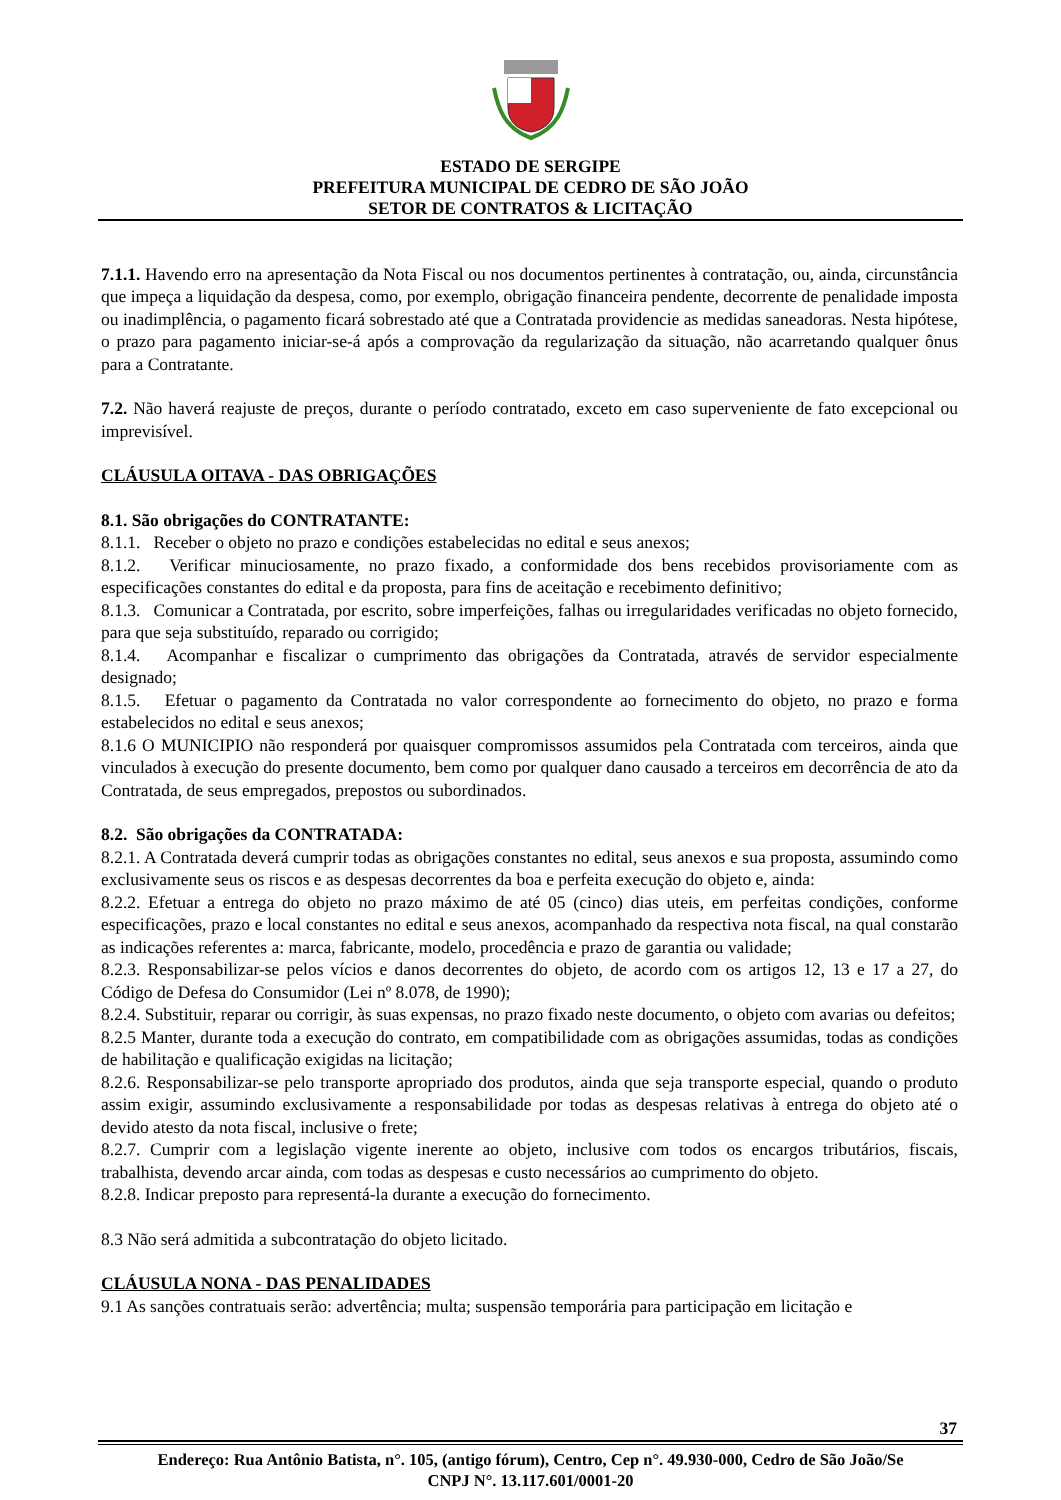ESTADO DE SERGIPE
PREFEITURA MUNICIPAL DE CEDRO DE SÃO JOÃO
SETOR DE CONTRATOS & LICITAÇÃO
7.1.1. Havendo erro na apresentação da Nota Fiscal ou nos documentos pertinentes à contratação, ou, ainda, circunstância que impeça a liquidação da despesa, como, por exemplo, obrigação financeira pendente, decorrente de penalidade imposta ou inadimplência, o pagamento ficará sobrestado até que a Contratada providencie as medidas saneadoras. Nesta hipótese, o prazo para pagamento iniciar-se-á após a comprovação da regularização da situação, não acarretando qualquer ônus para a Contratante.
7.2. Não haverá reajuste de preços, durante o período contratado, exceto em caso superveniente de fato excepcional ou imprevisível.
CLÁUSULA OITAVA - DAS OBRIGAÇÕES
8.1. São obrigações do CONTRATANTE:
8.1.1. Receber o objeto no prazo e condições estabelecidas no edital e seus anexos;
8.1.2. Verificar minuciosamente, no prazo fixado, a conformidade dos bens recebidos provisoriamente com as especificações constantes do edital e da proposta, para fins de aceitação e recebimento definitivo;
8.1.3. Comunicar a Contratada, por escrito, sobre imperfeições, falhas ou irregularidades verificadas no objeto fornecido, para que seja substituído, reparado ou corrigido;
8.1.4. Acompanhar e fiscalizar o cumprimento das obrigações da Contratada, através de servidor especialmente designado;
8.1.5. Efetuar o pagamento da Contratada no valor correspondente ao fornecimento do objeto, no prazo e forma estabelecidos no edital e seus anexos;
8.1.6 O MUNICIPIO não responderá por quaisquer compromissos assumidos pela Contratada com terceiros, ainda que vinculados à execução do presente documento, bem como por qualquer dano causado a terceiros em decorrência de ato da Contratada, de seus empregados, prepostos ou subordinados.
8.2. São obrigações da CONTRATADA:
8.2.1. A Contratada deverá cumprir todas as obrigações constantes no edital, seus anexos e sua proposta, assumindo como exclusivamente seus os riscos e as despesas decorrentes da boa e perfeita execução do objeto e, ainda:
8.2.2. Efetuar a entrega do objeto no prazo máximo de até 05 (cinco) dias uteis, em perfeitas condições, conforme especificações, prazo e local constantes no edital e seus anexos, acompanhado da respectiva nota fiscal, na qual constarão as indicações referentes a: marca, fabricante, modelo, procedência e prazo de garantia ou validade;
8.2.3. Responsabilizar-se pelos vícios e danos decorrentes do objeto, de acordo com os artigos 12, 13 e 17 a 27, do Código de Defesa do Consumidor (Lei nº 8.078, de 1990);
8.2.4. Substituir, reparar ou corrigir, às suas expensas, no prazo fixado neste documento, o objeto com avarias ou defeitos;
8.2.5 Manter, durante toda a execução do contrato, em compatibilidade com as obrigações assumidas, todas as condições de habilitação e qualificação exigidas na licitação;
8.2.6. Responsabilizar-se pelo transporte apropriado dos produtos, ainda que seja transporte especial, quando o produto assim exigir, assumindo exclusivamente a responsabilidade por todas as despesas relativas à entrega do objeto até o devido atesto da nota fiscal, inclusive o frete;
8.2.7. Cumprir com a legislação vigente inerente ao objeto, inclusive com todos os encargos tributários, fiscais, trabalhista, devendo arcar ainda, com todas as despesas e custo necessários ao cumprimento do objeto.
8.2.8. Indicar preposto para representá-la durante a execução do fornecimento.
8.3 Não será admitida a subcontratação do objeto licitado.
CLÁUSULA NONA - DAS PENALIDADES
9.1 As sanções contratuais serão: advertência; multa; suspensão temporária para participação em licitação e
37
Endereço: Rua Antônio Batista, n°. 105, (antigo fórum), Centro, Cep n°. 49.930-000, Cedro de São João/Se
CNPJ N°. 13.117.601/0001-20